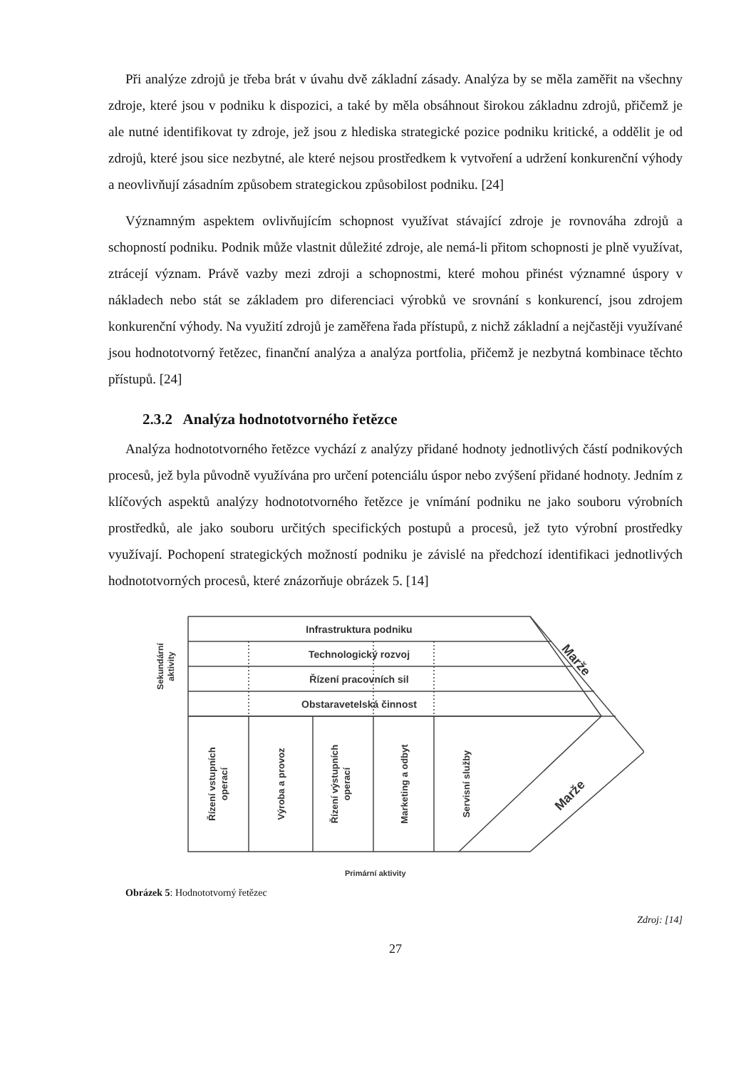Při analýze zdrojů je třeba brát v úvahu dvě základní zásady. Analýza by se měla zaměřit na všechny zdroje, které jsou v podniku k dispozici, a také by měla obsáhnout širokou základnu zdrojů, přičemž je ale nutné identifikovat ty zdroje, jež jsou z hlediska strategické pozice podniku kritické, a oddělit je od zdrojů, které jsou sice nezbytné, ale které nejsou prostředkem k vytvoření a udržení konkurenční výhody a neovlivňují zásadním způsobem strategickou způsobilost podniku. [24]
Významným aspektem ovlivňujícím schopnost využívat stávající zdroje je rovnováha zdrojů a schopností podniku. Podnik může vlastnit důležité zdroje, ale nemá-li přitom schopnosti je plně využívat, ztrácejí význam. Právě vazby mezi zdroji a schopnostmi, které mohou přinést významné úspory v nákladech nebo stát se základem pro diferenciaci výrobků ve srovnání s konkurencí, jsou zdrojem konkurenční výhody. Na využití zdrojů je zaměřena řada přístupů, z nichž základní a nejčastěji využívané jsou hodnototvorný řetězec, finanční analýza a analýza portfolia, přičemž je nezbytná kombinace těchto přístupů. [24]
2.3.2 Analýza hodnototvorného řetězce
Analýza hodnototvorného řetězce vychází z analýzy přidané hodnoty jednotlivých částí podnikových procesů, jež byla původně využívána pro určení potenciálu úspor nebo zvýšení přidané hodnoty. Jedním z klíčových aspektů analýzy hodnototvorného řetězce je vnímání podniku ne jako souboru výrobních prostředků, ale jako souboru určitých specifických postupů a procesů, jež tyto výrobní prostředky využívají. Pochopení strategických možností podniku je závislé na předchozí identifikaci jednotlivých hodnototvorných procesů, které znázorňuje obrázek 5. [14]
Infrastruktura podniku
Technologický rozvoj
Řízení pracovních sil
Obstaravetelská činnost
Sekundární
aktivity
Řízení vstupních
operací
Výroba a provoz
Řízení výstupních
operací
Marketing a odbyt
Servisní služby
Marže
Marže
Primární aktivity
Obrázek 5: Hodnototvorný řetězec
Zdroj: [14]
27